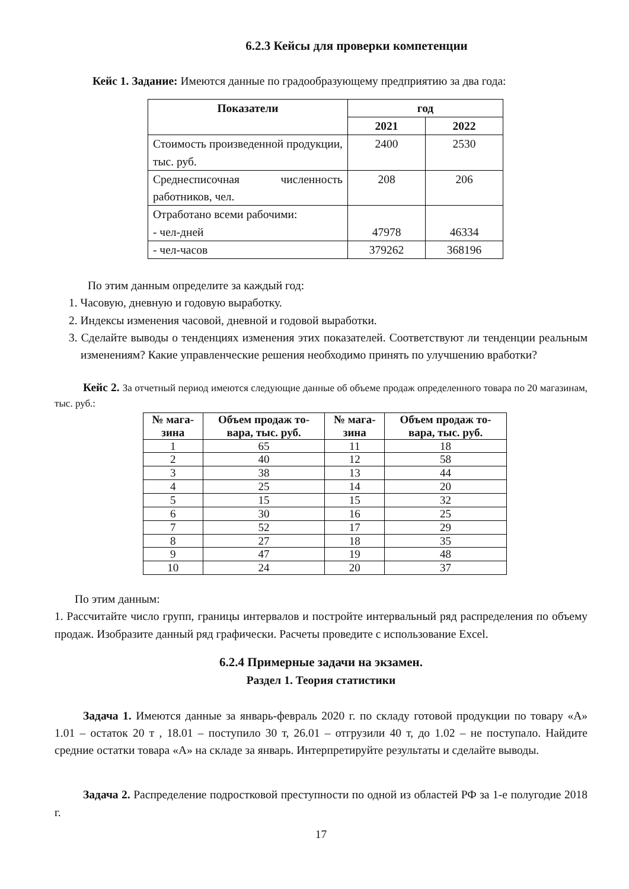6.2.3 Кейсы для проверки компетенции
Кейс 1. Задание: Имеются данные по градообразующему предприятию за два года:
| Показатели | год | |
| --- | --- | --- |
| | 2021 | 2022 |
| Стоимость произведенной продукции, тыс. руб. | 2400 | 2530 |
| Среднесписочная численность работников, чел. | 208 | 206 |
| Отработано всеми рабочими: - чел-дней | 47978 | 46334 |
| - чел-часов | 379262 | 368196 |
По этим данным определите за каждый год:
1. Часовую, дневную и годовую выработку.
2. Индексы изменения часовой, дневной и годовой выработки.
3. Сделайте выводы о тенденциях изменения этих показателей. Соответствуют ли тенденции реальным изменениям? Какие управленческие решения необходимо принять по улучшению вработки?
Кейс 2. За отчетный период имеются следующие данные об объеме продаж определенного товара по 20 магазинам, тыс. руб.:
| № мага- зина | Объем продаж то- вара, тыс. руб. | № мага- зина | Объем продаж то- вара, тыс. руб. |
| --- | --- | --- | --- |
| 1 | 65 | 11 | 18 |
| 2 | 40 | 12 | 58 |
| 3 | 38 | 13 | 44 |
| 4 | 25 | 14 | 20 |
| 5 | 15 | 15 | 32 |
| 6 | 30 | 16 | 25 |
| 7 | 52 | 17 | 29 |
| 8 | 27 | 18 | 35 |
| 9 | 47 | 19 | 48 |
| 10 | 24 | 20 | 37 |
По этим данным:
1. Рассчитайте число групп, границы интервалов и постройте интервальный ряд распределения по объему продаж. Изобразите данный ряд графически. Расчеты проведите с использование Excel.
6.2.4 Примерные задачи на экзамен.
Раздел 1. Теория статистики
Задача 1. Имеются данные за январь-февраль 2020 г. по складу готовой продукции по товару «А» 1.01 – остаток 20 т , 18.01 – поступило 30 т, 26.01 – отгрузили 40 т, до 1.02 – не поступало. Найдите средние остатки товара «А» на складе за январь. Интерпретируйте результаты и сделайте выводы.
Задача 2. Распределение подростковой преступности по одной из областей РФ за 1-е полугодие 2018 г.
17